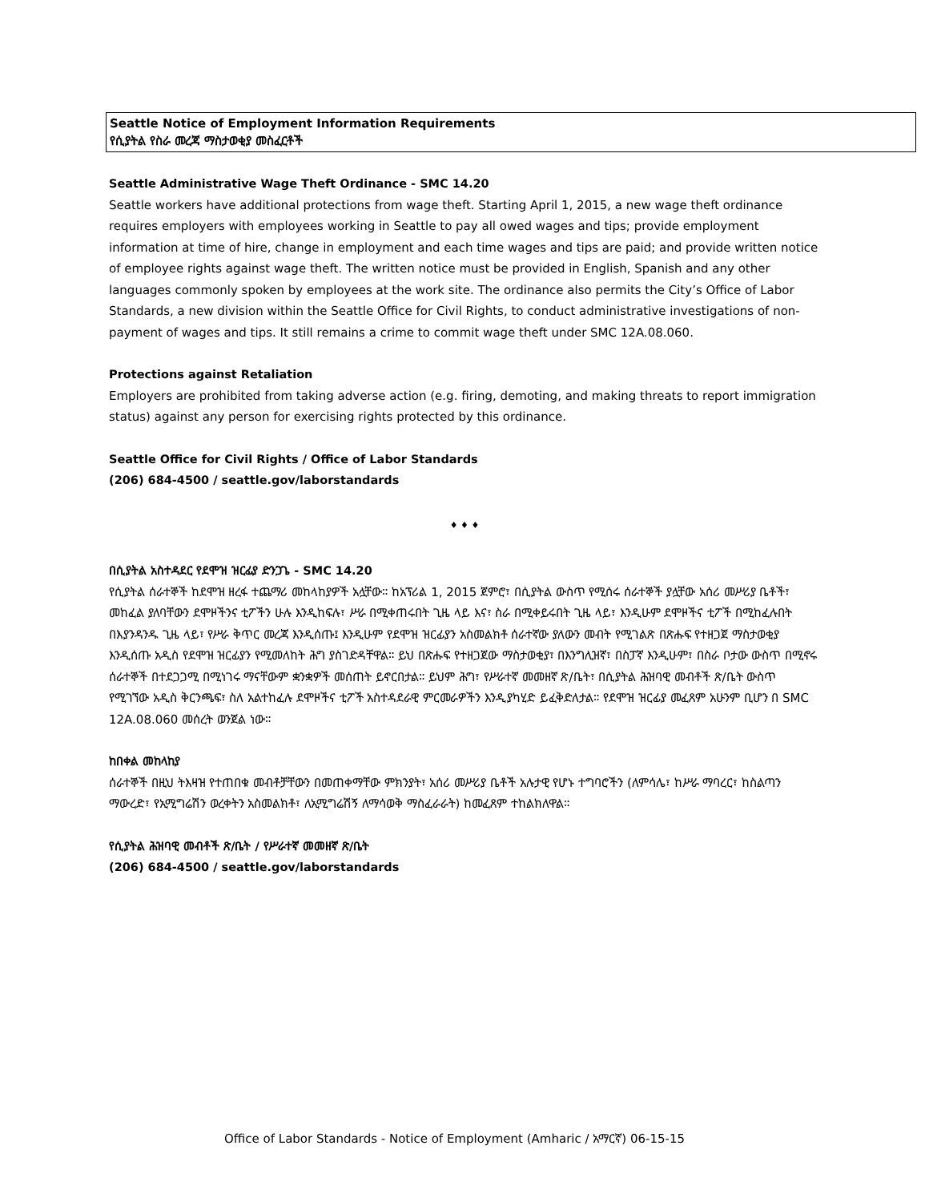Seattle Notice of Employment Information Requirements
የሲያትል የስራ መረጃ ማስታወቂያ መስፈርቶች
Seattle Administrative Wage Theft Ordinance - SMC 14.20
Seattle workers have additional protections from wage theft. Starting April 1, 2015, a new wage theft ordinance requires employers with employees working in Seattle to pay all owed wages and tips; provide employment information at time of hire, change in employment and each time wages and tips are paid; and provide written notice of employee rights against wage theft. The written notice must be provided in English, Spanish and any other languages commonly spoken by employees at the work site. The ordinance also permits the City’s Office of Labor Standards, a new division within the Seattle Office for Civil Rights, to conduct administrative investigations of non-payment of wages and tips. It still remains a crime to commit wage theft under SMC 12A.08.060.
Protections against Retaliation
Employers are prohibited from taking adverse action (e.g. firing, demoting, and making threats to report immigration status) against any person for exercising rights protected by this ordinance.
Seattle Office for Civil Rights / Office of Labor Standards
(206) 684-4500 / seattle.gov/laborstandards
♦ ♦ ♦
በሲያትል አስተዳደር የደሞዝ ዝርፊያ ድንጋጌ - SMC 14.20
የሲያትል ሰራተኞች ከደሞዝ ዘረፋ ተጨማሪ መከላከያዎች አሏቸው። ከአፕሪል 1, 2015 ጀምሮ፣ በሲያትል ውስጥ የሚሰሩ ሰራተኞች ያሏቸው አሰሪ መሥሪያ ቤቶች፣ መከፈል ያለባቸውን ደሞዞችንና ቲፖችን ሁሉ እንዲከፍሉ፣ ሥራ በሚቀጠሩበት ጊዜ ላይ እና፣ ስራ በሚቀይሩበት ጊዜ ላይ፣ እንዲሁም ደሞዞችና ቲፖች በሚከፈሉበት በእያንዳንዱ ጊዜ ላይ፣ የሥራ ቅጥር መረጃ እንዲሰጡ፤ እንዲሁም የደሞዝ ዝርፊያን አስመልክቶ ሰራተኛው ያለውን መብት የሚገልጽ በጽሑፍ የተዘጋጀ ማስታወቂያ እንዲሰጡ አዲስ የደሞዝ ዝርፊያን የሚመለከት ሕግ ያስገድዳቸዋል። ይህ በጽሑፍ የተዘጋጀው ማስታወቂያ፣ በእንግሊዝኛ፣ በስፓኛ እንዲሁም፣ በስራ ቦታው ውስጥ በሚኖሩ ሰራተኞች በተደጋጋሚ በሚነገሩ ማናቸውም ቋንቋዎች መሰጠት ይኖርበታል። ይህም ሕግ፣ የሥራተኛ መመዘኛ ጽ/ቤት፣ በሲያትል ሕዝባዊ መብቶች ጽ/ቤት ውስጥ የሚገኘው አዲስ ቅርንጫፍ፣ ስለ አልተከፈሉ ደሞዞችና ቲፖች አስተዳደራዊ ምርመራዎችን እንዲያካሂድ ይፈቅድለታል። የደሞዝ ዝርፊያ መፈጸም አሁንም ቢሆን በ SMC 12A.08.060 መሰረት ወንጀል ነው።
ከበቀል መከላከያ
ሰራተኞች በዚህ ትእዛዝ የተጠበቁ መብቶቻቸውን በመጠቀማቸው ምክንያት፣ አሰሪ መሥሪያ ቤቶች አሉታዊ የሆኑ ተግባሮችን (ለምሳሌ፣ ከሥራ ማባረር፣ ከስልጣን ማውረድ፣ የኢሚግሬሽን ወረቀትን አስመልክቶ፣ ለኢሚግሬሽኝ ለማሳወቅ ማስፈራራት) ከመፈጸም ተከልክለዋል።
የሲያትል ሕዝባዊ መብቶች ጽ/ቤት / የሥራተኛ መመዘኛ ጽ/ቤት
(206) 684-4500 / seattle.gov/laborstandards
Office of Labor Standards - Notice of Employment (Amharic / አማርኛ) 06-15-15